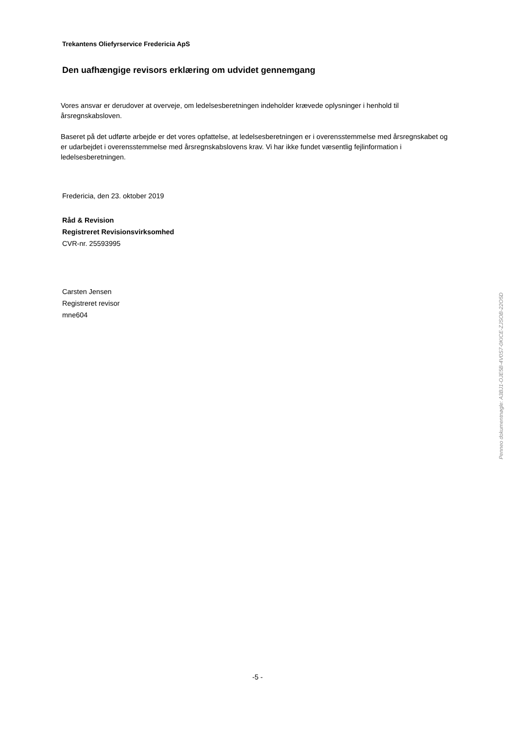Trekantens Oliefyrservice Fredericia ApS
Den uafhængige revisors erklæring om udvidet gennemgang
Vores ansvar er derudover at overveje, om ledelsesberetningen indeholder krævede oplysninger i henhold til årsregnskabsloven.
Baseret på det udførte arbejde er det vores opfattelse, at ledelsesberetningen er i overensstemmelse med årsregnskabet og er udarbejdet i overensstemmelse med årsregnskabslovens krav. Vi har ikke fundet væsentlig fejlinformation i ledelsesberetningen.
Fredericia, den 23. oktober 2019
Råd & Revision
Registreret Revisionsvirksomhed
CVR-nr. 25593995
Carsten Jensen
Registreret revisor
mne604
Penneo dokumentnøgle: A3BJ1-OJE5B-4V0S7-0KICE-ZJSOB-22O5D
-5 -